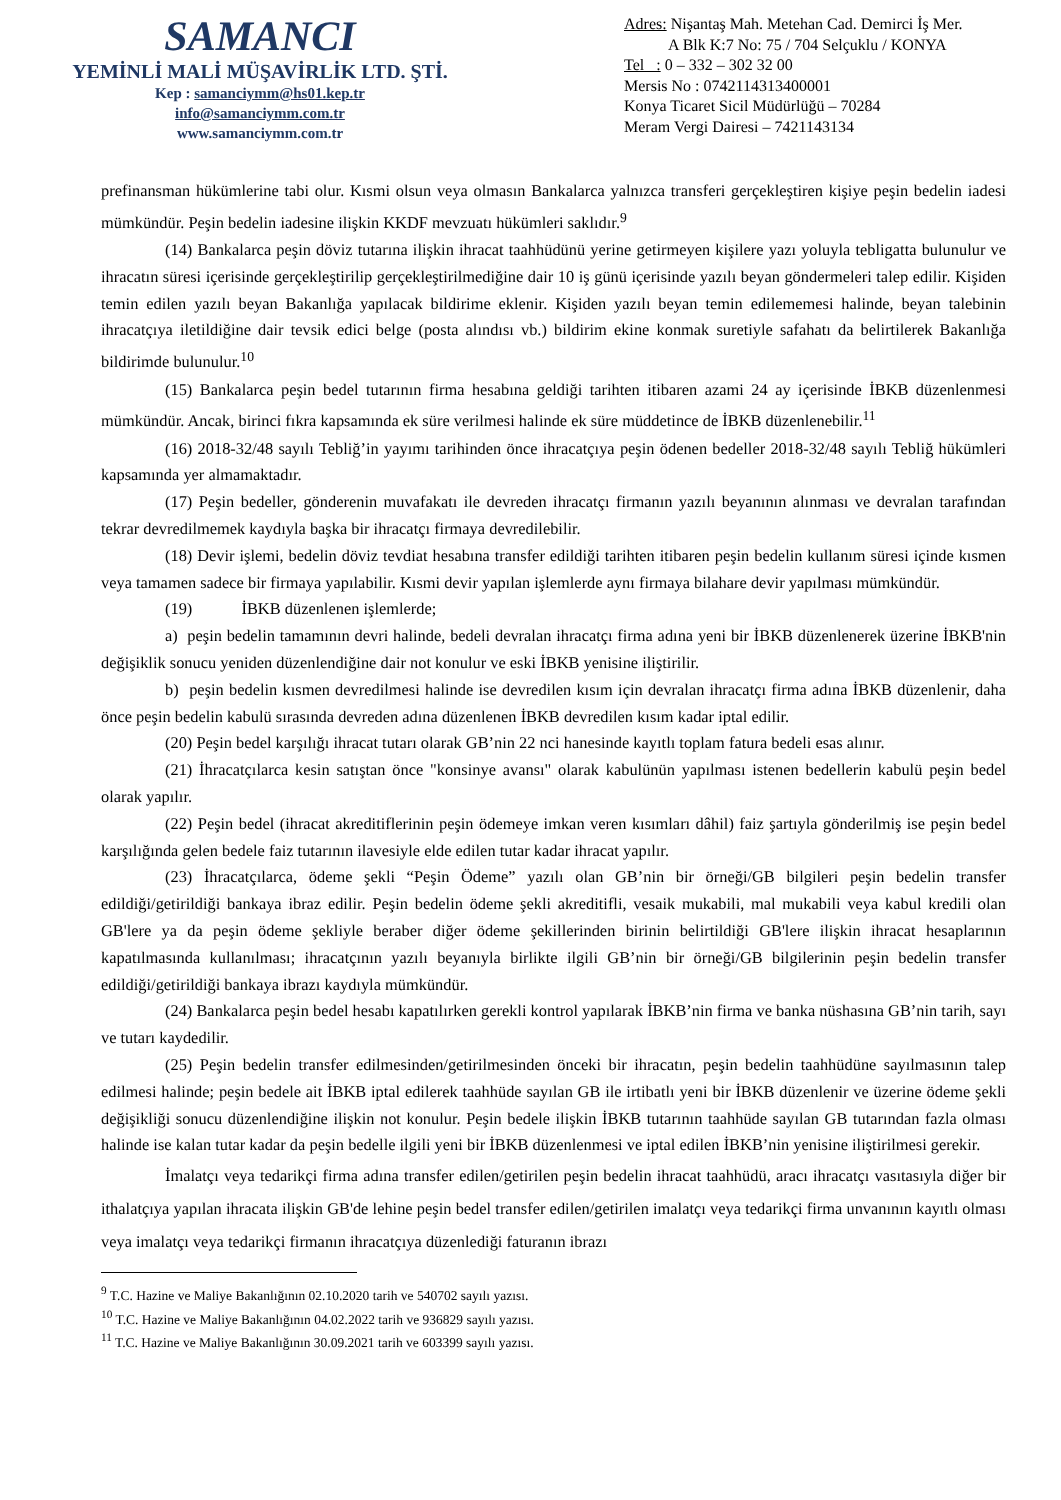SAMANCI
YEMİNLİ MALİ MÜŞAVİRLİK LTD. ŞTİ.
Kep : samanciymm@hs01.kep.tr
info@samanciymm.com.tr
www.samanciymm.com.tr
Adres: Nişantaş Mah. Metehan Cad. Demirci İş Mer.
A Blk K:7 No: 75 / 704 Selçuklu / KONYA
Tel : 0 – 332 – 302 32 00
Mersis No : 0742114313400001
Konya Ticaret Sicil Müdürlüğü – 70284
Meram Vergi Dairesi – 7421143134
prefinansman hükümlerine tabi olur. Kısmi olsun veya olmasın Bankalarca yalnızca transferi gerçekleştiren kişiye peşin bedelin iadesi mümkündür. Peşin bedelin iadesine ilişkin KKDF mevzuatı hükümleri saklıdır.<sup>9</sup>
(14) Bankalarca peşin döviz tutarına ilişkin ihracat taahhüdünü yerine getirmeyen kişilere yazı yoluyla tebligatta bulunulur ve ihracatın süresi içerisinde gerçekleştirilip gerçekleştirilmediğine dair 10 iş günü içerisinde yazılı beyan göndermeleri talep edilir. Kişiden temin edilen yazılı beyan Bakanlığa yapılacak bildirime eklenir. Kişiden yazılı beyan temin edilememesi halinde, beyan talebinin ihracatçıya iletildiğine dair tevsik edici belge (posta alındısı vb.) bildirim ekine konmak suretiyle safahatı da belirtilerek Bakanlığa bildirimde bulunulur.<sup>10</sup>
(15) Bankalarca peşin bedel tutarının firma hesabına geldiği tarihten itibaren azami 24 ay içerisinde İBKB düzenlenmesi mümkündür. Ancak, birinci fıkra kapsamında ek süre verilmesi halinde ek süre müddetince de İBKB düzenlenebilir.<sup>11</sup>
(16) 2018-32/48 sayılı Tebliğ’in yayımı tarihinden önce ihracatçıya peşin ödenen bedeller 2018-32/48 sayılı Tebliğ hükümleri kapsamında yer almamaktadır.
(17) Peşin bedeller, gönderenin muvafakatı ile devreden ihracatçı firmanın yazılı beyanının alınması ve devralan tarafından tekrar devredilmemek kaydıyla başka bir ihracatçı firmaya devredilebilir.
(18) Devir işlemi, bedelin döviz tevdiat hesabına transfer edildiği tarihten itibaren peşin bedelin kullanım süresi içinde kısmen veya tamamen sadece bir firmaya yapılabilir. Kısmi devir yapılan işlemlerde aynı firmaya bilahare devir yapılması mümkündür.
(19) İBKB düzenlenen işlemlerde;
a) peşin bedelin tamamının devri halinde, bedeli devralan ihracatçı firma adına yeni bir İBKB düzenlenerek üzerine İBKB'nin değişiklik sonucu yeniden düzenlendiğine dair not konulur ve eski İBKB yenisine iliştirilir.
b) peşin bedelin kısmen devredilmesi halinde ise devredilen kısım için devralan ihracatçı firma adına İBKB düzenlenir, daha önce peşin bedelin kabulü sırasında devreden adına düzenlenen İBKB devredilen kısım kadar iptal edilir.
(20) Peşin bedel karşılığı ihracat tutarı olarak GB’nin 22 nci hanesinde kayıtlı toplam fatura bedeli esas alınır.
(21) İhracatçılarca kesin satıştan önce "konsinye avansı" olarak kabulünün yapılması istenen bedellerin kabulü peşin bedel olarak yapılır.
(22) Peşin bedel (ihracat akreditiflerinin peşin ödemeye imkan veren kısımları dâhil) faiz şartıyla gönderilmiş ise peşin bedel karşılığında gelen bedele faiz tutarının ilavesiyle elde edilen tutar kadar ihracat yapılır.
(23) İhracatçılarca, ödeme şekli “Peşin Ödeme” yazılı olan GB’nin bir örneği/GB bilgileri peşin bedelin transfer edildiği/getirildiği bankaya ibraz edilir. Peşin bedelin ödeme şekli akreditifli, vesaik mukabili, mal mukabili veya kabul kredili olan GB'lere ya da peşin ödeme şekliyle beraber diğer ödeme şekillerinden birinin belirtildiği GB'lere ilişkin ihracat hesaplarının kapatılmasında kullanılması; ihracatçının yazılı beyanıyla birlikte ilgili GB’nin bir örneği/GB bilgilerinin peşin bedelin transfer edildiği/getirildiği bankaya ibrazı kaydıyla mümkündür.
(24) Bankalarca peşin bedel hesabı kapatılırken gerekli kontrol yapılarak İBKB’nin firma ve banka nüshasına GB’nin tarih, sayı ve tutarı kaydedilir.
(25) Peşin bedelin transfer edilmesinden/getirilmesinden önceki bir ihracatın, peşin bedelin taahhüdüne sayılmasının talep edilmesi halinde; peşin bedele ait İBKB iptal edilerek taahhüde sayılan GB ile irtibatlı yeni bir İBKB düzenlenir ve üzerine ödeme şekli değişikliği sonucu düzenlendiğine ilişkin not konulur. Peşin bedele ilişkin İBKB tutarının taahhüde sayılan GB tutarından fazla olması halinde ise kalan tutar kadar da peşin bedelle ilgili yeni bir İBKB düzenlenmesi ve iptal edilen İBKB’nin yenisine iliştirilmesi gerekir.
İmalatçı veya tedarikçi firma adına transfer edilen/getirilen peşin bedelin ihracat taahhüdü, aracı ihracatçı vasıtasıyla diğer bir ithalatçıya yapılan ihracata ilişkin GB'de lehine peşin bedel transfer edilen/getirilen imalatçı veya tedarikçi firma unvanının kayıtlı olması veya imalatçı veya tedarikçi firmanın ihracatçıya düzenlediği faturanın ibrazı
<sup>9</sup> T.C. Hazine ve Maliye Bakanlığının 02.10.2020 tarih ve 540702 sayılı yazısı.
<sup>10</sup> T.C. Hazine ve Maliye Bakanlığının 04.02.2022 tarih ve 936829 sayılı yazısı.
<sup>11</sup> T.C. Hazine ve Maliye Bakanlığının 30.09.2021 tarih ve 603399 sayılı yazısı.